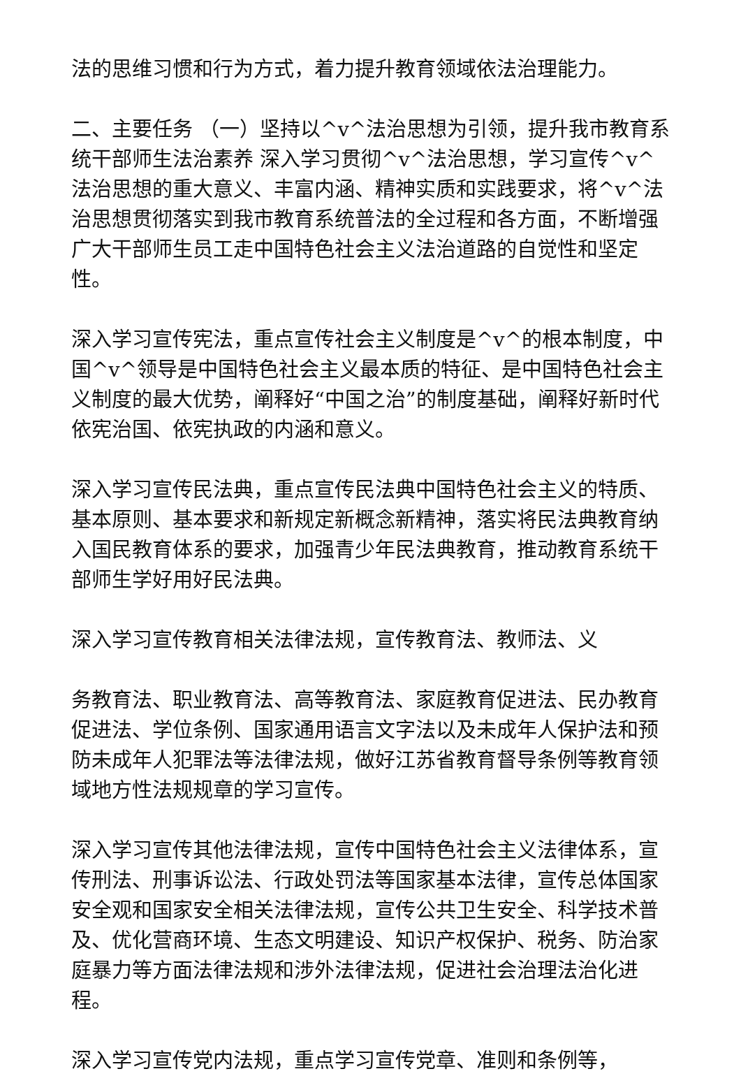法的思维习惯和行为方式，着力提升教育领域依法治理能力。
二、主要任务 （一）坚持以^v^法治思想为引领，提升我市教育系统干部师生法治素养 深入学习贯彻^v^法治思想，学习宣传^v^法治思想的重大意义、丰富内涵、精神实质和实践要求，将^v^法治思想贯彻落实到我市教育系统普法的全过程和各方面，不断增强广大干部师生员工走中国特色社会主义法治道路的自觉性和坚定性。
深入学习宣传宪法，重点宣传社会主义制度是^v^的根本制度，中国^v^领导是中国特色社会主义最本质的特征、是中国特色社会主义制度的最大优势，阐释好“中国之治”的制度基础，阐释好新时代依宪治国、依宪执政的内涵和意义。
深入学习宣传民法典，重点宣传民法典中国特色社会主义的特质、基本原则、基本要求和新规定新概念新精神，落实将民法典教育纳入国民教育体系的要求，加强青少年民法典教育，推动教育系统干部师生学好用好民法典。
深入学习宣传教育相关法律法规，宣传教育法、教师法、义
务教育法、职业教育法、高等教育法、家庭教育促进法、民办教育促进法、学位条例、国家通用语言文字法以及未成年人保护法和预防未成年人犯罪法等法律法规，做好江苏省教育督导条例等教育领域地方性法规规章的学习宣传。
深入学习宣传其他法律法规，宣传中国特色社会主义法律体系，宣传刑法、刑事诉讼法、行政处罚法等国家基本法律，宣传总体国家安全观和国家安全相关法律法规，宣传公共卫生安全、科学技术普及、优化营商环境、生态文明建设、知识产权保护、税务、防治家庭暴力等方面法律法规和涉外法律法规，促进社会治理法治化进程。
深入学习宣传党内法规，重点学习宣传党章、准则和条例等，